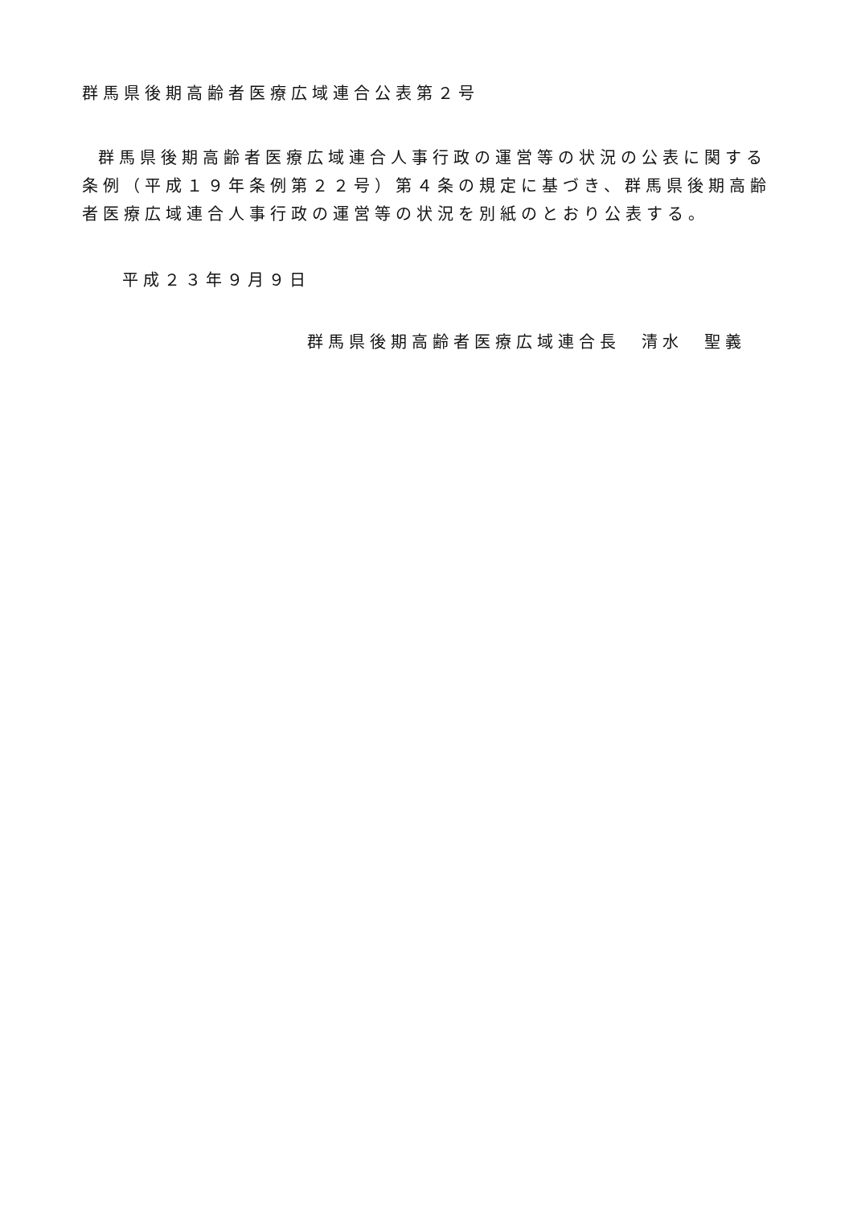群馬県後期高齢者医療広域連合公表第２号
群馬県後期高齢者医療広域連合人事行政の運営等の状況の公表に関する条例（平成１９年条例第２２号）第４条の規定に基づき、群馬県後期高齢者医療広域連合人事行政の運営等の状況を別紙のとおり公表する。
平成２３年９月９日
群馬県後期高齢者医療広域連合長　清水　聖義